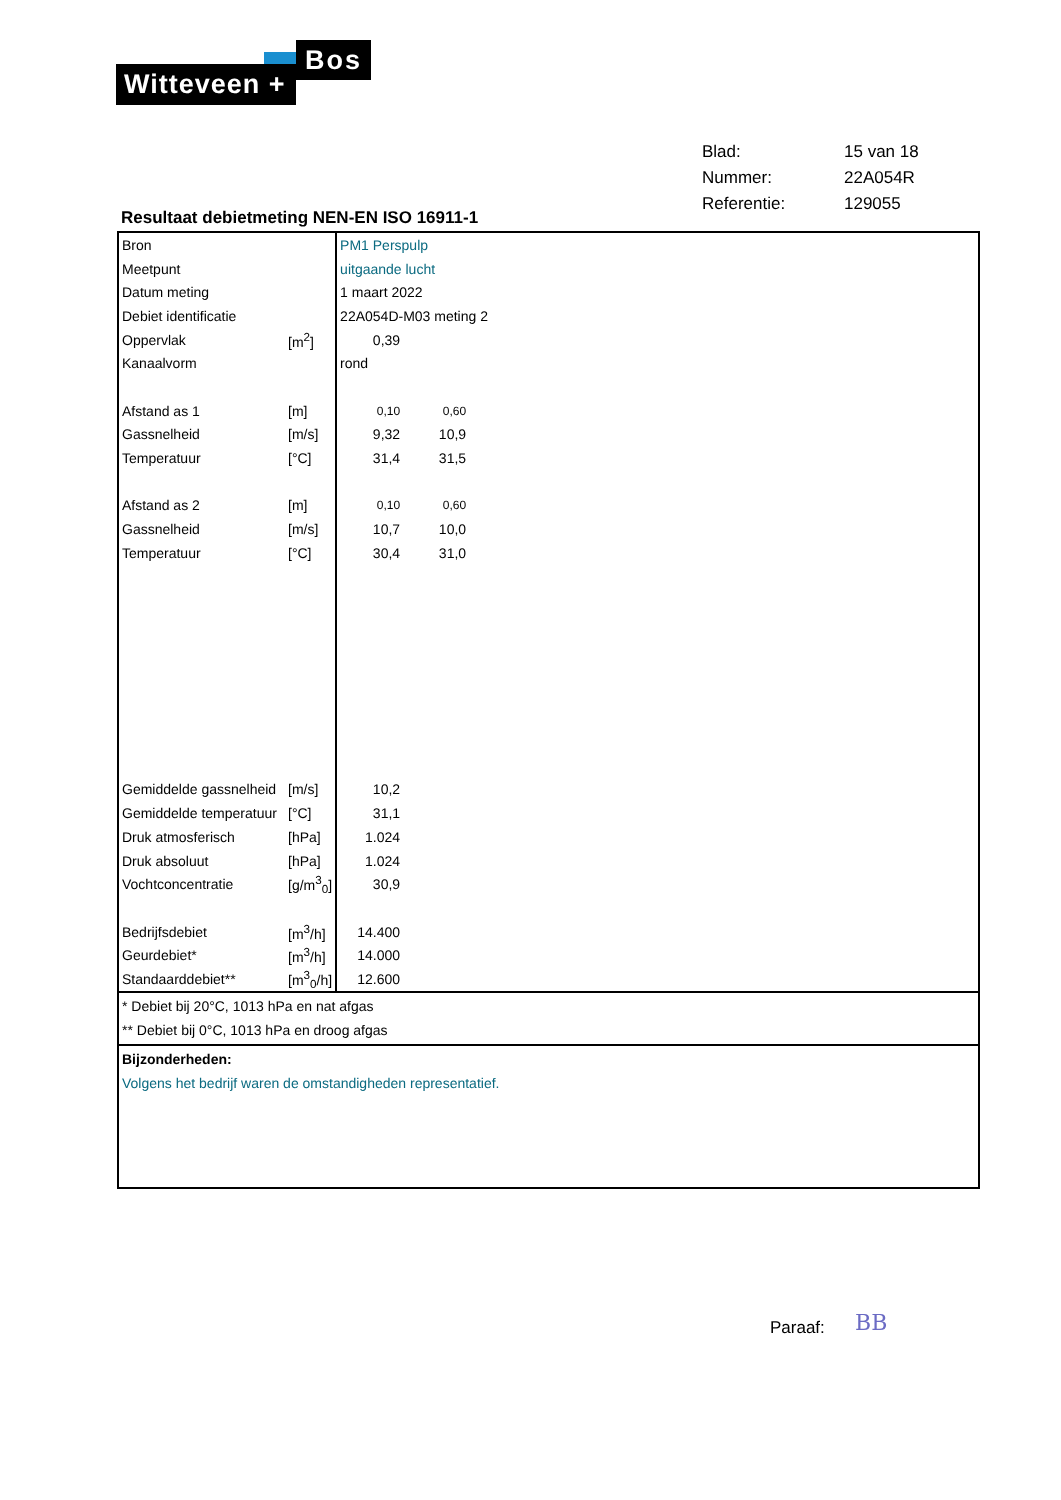Bos
Witteveen +
| Blad: | 15 van 18 |
| Nummer: | 22A054R |
| Referentie: | 129055 |
Resultaat debietmeting NEN-EN ISO 16911-1
| Bron | | PM1 Perspulp | | |
| Meetpunt | | uitgaande lucht | | |
| Datum meting | | 1 maart 2022 | | |
| Debiet identificatie | | 22A054D-M03 meting 2 | | |
| Oppervlak | [m<sup>2</sup>] | 0,39 | | |
| Kanaalvorm | | rond | | |
| Afstand as 1 | [m] | 0,10 | 0,60 | |
| Gassnelheid | [m/s] | 9,32 | 10,9 | |
| Temperatuur | [°C] | 31,4 | 31,5 | |
| Afstand as 2 | [m] | 0,10 | 0,60 | |
| Gassnelheid | [m/s] | 10,7 | 10,0 | |
| Temperatuur | [°C] | 30,4 | 31,0 | |
| Gemiddelde gassnelheid | [m/s] | 10,2 | | |
| Gemiddelde temperatuur | [°C] | 31,1 | | |
| Druk atmosferisch | [hPa] | 1.024 | | |
| Druk absoluut | [hPa] | 1.024 | | |
| Vochtconcentratie | [g/m<sup>3</sup><sub>0</sub>] | 30,9 | | |
| Bedrijfsdebiet | [m<sup>3</sup>/h] | 14.400 | | |
| Geurdebiet* | [m<sup>3</sup>/h] | 14.000 | | |
| Standaarddebiet** | [m<sup>3</sup><sub>0</sub>/h] | 12.600 | | |
* Debiet bij 20°C, 1013 hPa en nat afgas
** Debiet bij 0°C, 1013 hPa en droog afgas
Bijzonderheden:
Volgens het bedrijf waren de omstandigheden representatief.
Paraaf: BB